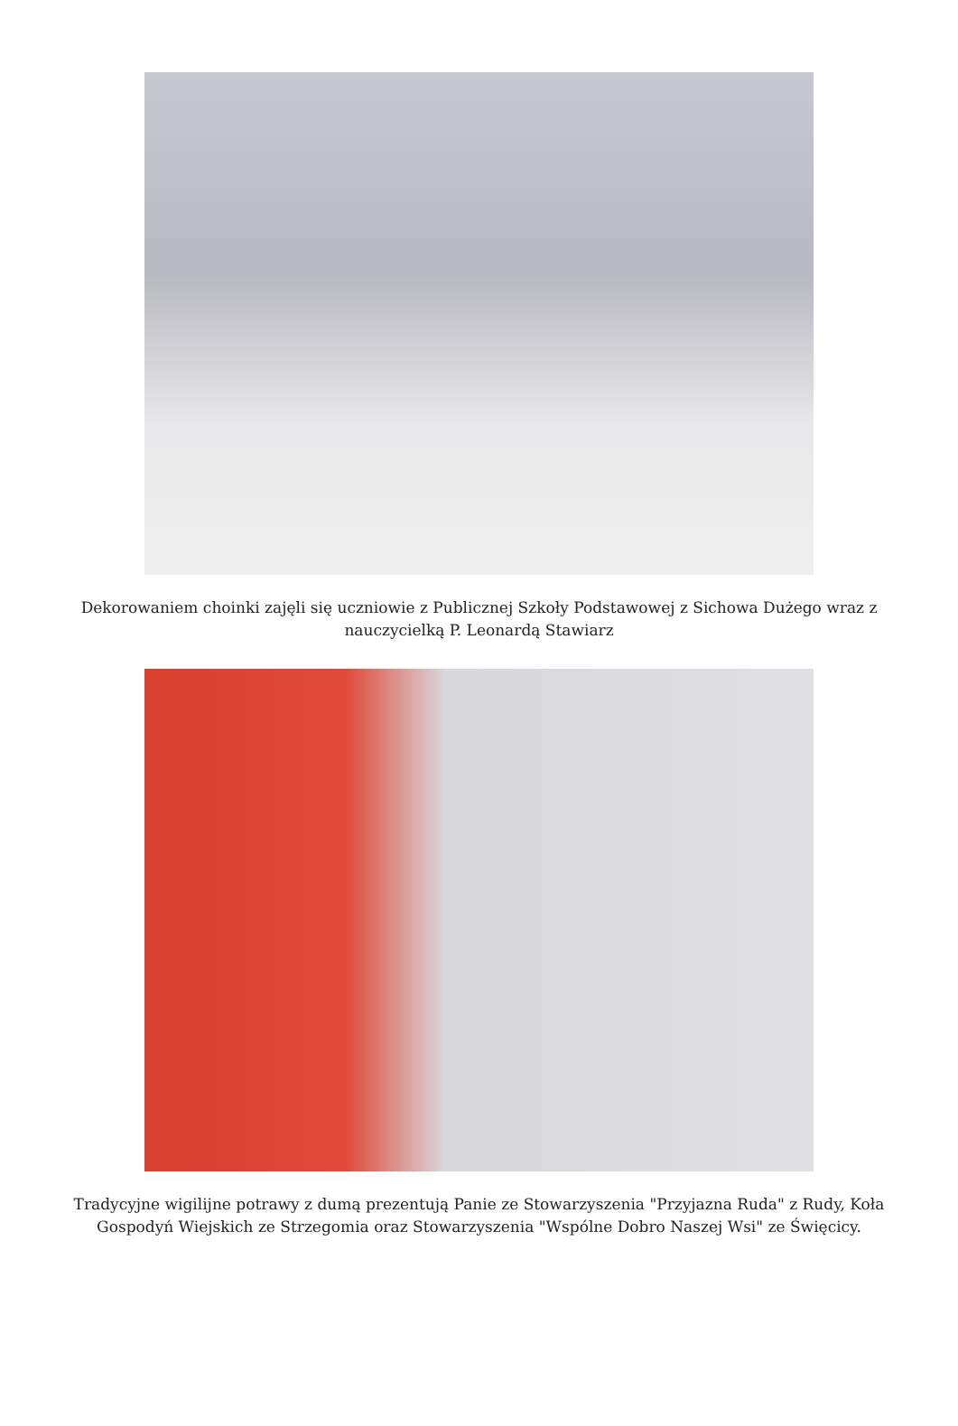Dekorowaniem choinki zajęli się uczniowie z Publicznej Szkoły Podstawowej z Sichowa Dużego wraz z nauczycielką P. Leonardą Stawiarz
Tradycyjne wigilijne potrawy z dumą prezentują Panie ze Stowarzyszenia "Przyjazna Ruda" z Rudy, Koła Gospodyń Wiejskich ze Strzegomia oraz Stowarzyszenia "Wspólne Dobro Naszej Wsi" ze Święcicy.